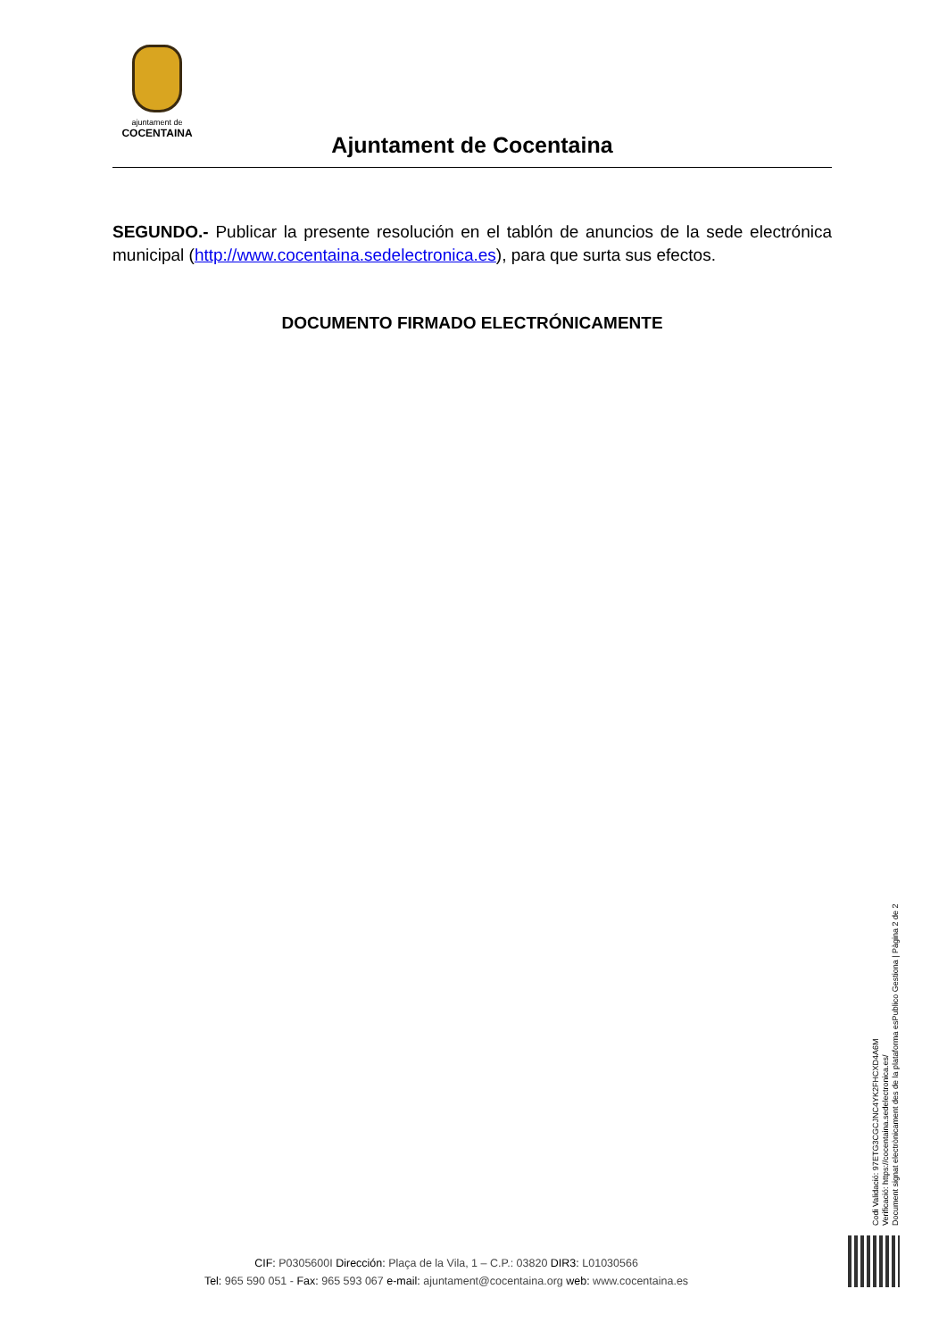ajuntament de
COCENTAINA
Ajuntament de Cocentaina
SEGUNDO.- Publicar la presente resolución en el tablón de anuncios de la sede electrónica municipal (http://www.cocentaina.sedelectronica.es), para que surta sus efectos.
DOCUMENTO FIRMADO ELECTRÓNICAMENTE
Codi Validació: 97ETG3CGCJNC4YK2FHCXD4A6M
Verificació: https://cocentaina.sedelectronica.es/
Document signat electrònicament des de la plataforma esPublico Gestiona | Pàgina 2 de 2
CIF: P0305600I Dirección: Plaça de la Vila, 1 – C.P.: 03820 DIR3: L01030566
Tel: 965 590 051 - Fax: 965 593 067 e-mail: ajuntament@cocentaina.org web: www.cocentaina.es